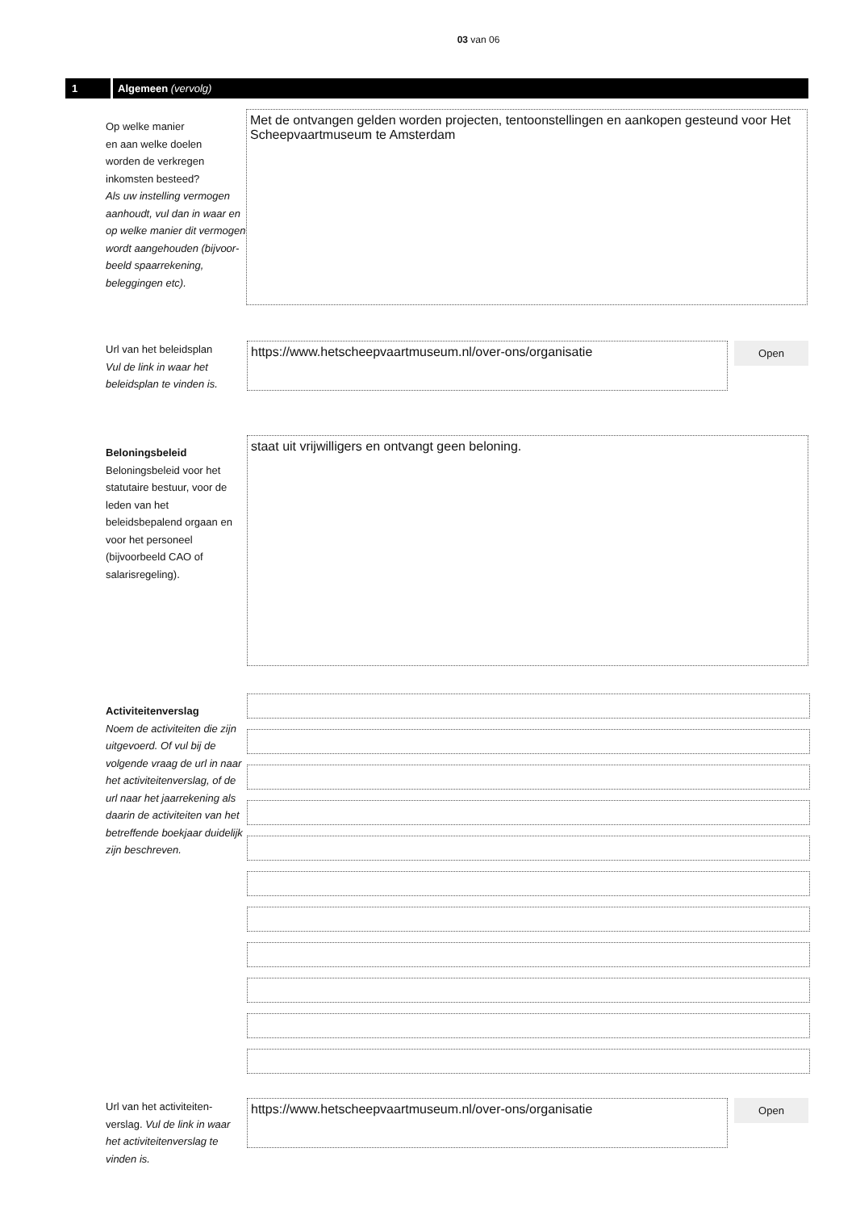03 van 06
1 Algemeen (vervolg)
Op welke manier
en aan welke doelen
worden de verkregen
inkomsten besteed?
Als uw instelling vermogen aanhoudt, vul dan in waar en op welke manier dit vermogen wordt aangehouden (bijvoor-beeld spaarrekening, beleggingen etc).
Met de ontvangen gelden worden projecten, tentoonstellingen en aankopen gesteund voor Het Scheepvaartmuseum te Amsterdam
Url van het beleidsplan
Vul de link in waar het beleidsplan te vinden is.
https://www.hetscheepvaartmuseum.nl/over-ons/organisatie
Open
Beloningsbeleid
Beloningsbeleid voor het statutaire bestuur, voor de leden van het beleidsbepalend orgaan en voor het personeel (bijvoorbeeld CAO of salarisregeling).
staat uit vrijwilligers en ontvangt geen beloning.
Activiteitenverslag
Noem de activiteiten die zijn uitgevoerd. Of vul bij de volgende vraag de url in naar het activiteitenverslag, of de url naar het jaarrekening als daarin de activiteiten van het betreffende boekjaar duidelijk zijn beschreven.
Url van het activiteiten-verslag. Vul de link in waar het activiteitenverslag te vinden is.
https://www.hetscheepvaartmuseum.nl/over-ons/organisatie
Open